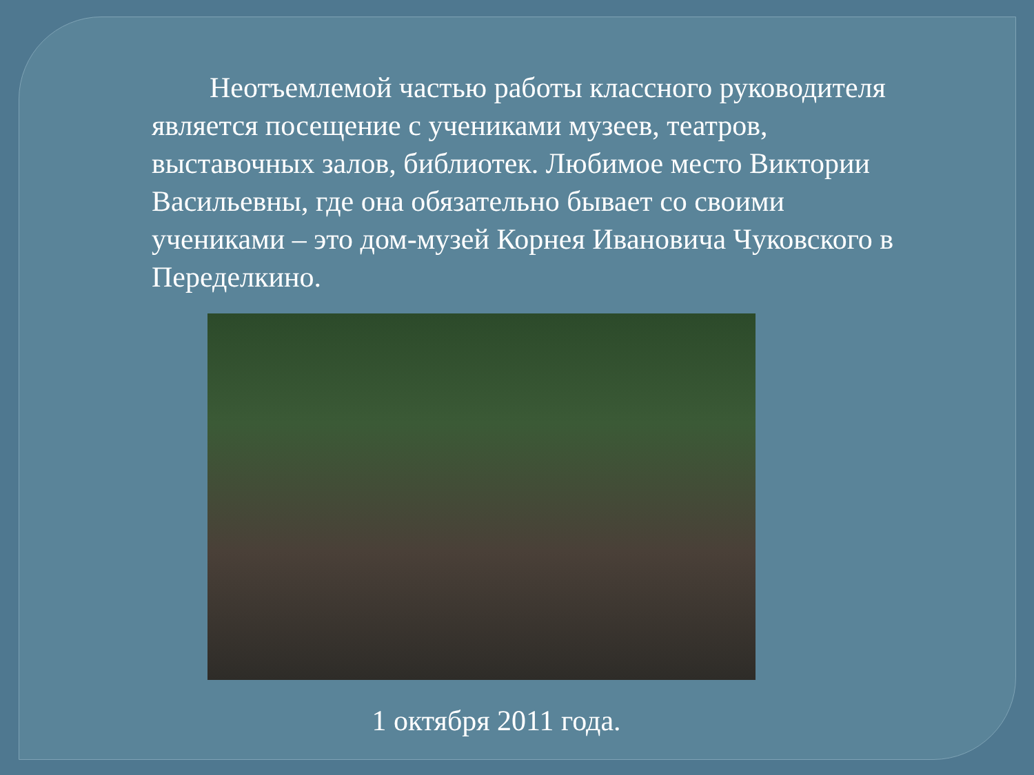Неотъемлемой частью работы классного руководителя является посещение с учениками музеев, театров, выставочных залов, библиотек. Любимое место Виктории Васильевны, где она обязательно бывает со своими учениками – это дом-музей Корнея Ивановича Чуковского в Переделкино.
1 октября 2011 года.